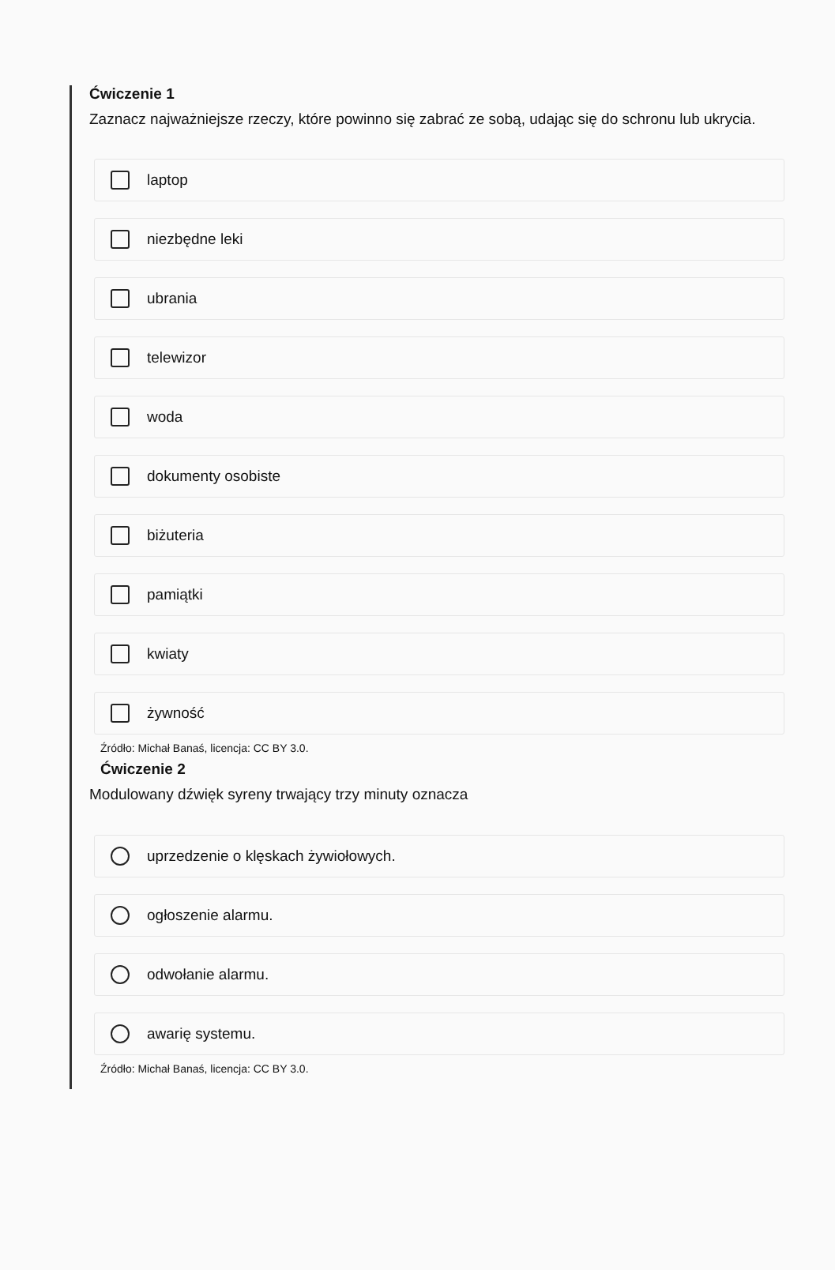Ćwiczenie 1
Zaznacz najważniejsze rzeczy, które powinno się zabrać ze sobą, udając się do schronu lub ukrycia.
laptop
niezbędne leki
ubrania
telewizor
woda
dokumenty osobiste
biżuteria
pamiątki
kwiaty
żywność
Źródło: Michał Banaś, licencja: CC BY 3.0.
Ćwiczenie 2
Modulowany dźwięk syreny trwający trzy minuty oznacza
uprzedzenie o klęskach żywiołowych.
ogłoszenie alarmu.
odwołanie alarmu.
awarię systemu.
Źródło: Michał Banaś, licencja: CC BY 3.0.